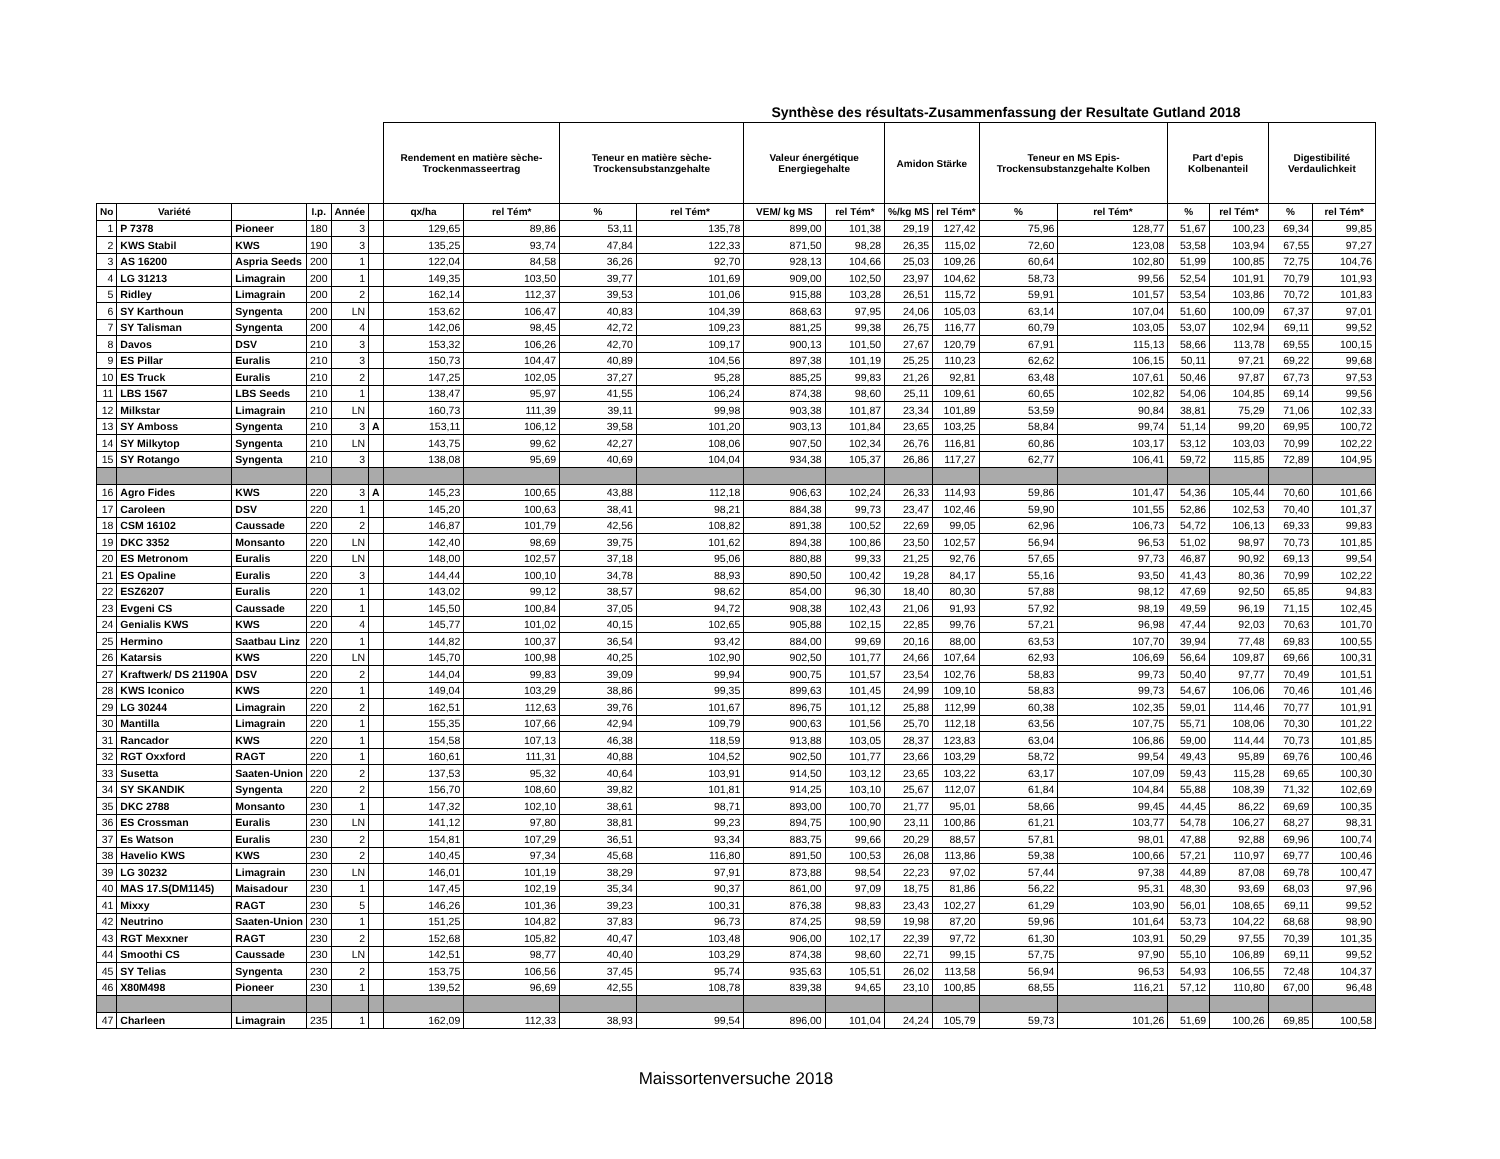Synthèse des résultats-Zusammenfassung der Resultate Gutland 2018
| | | | | | | Rendement en matière sèche-Trockenmasseertrag | | Teneur en matière sèche-Trockensubstanzgehalte | | Valeur énergétique Energiegehalte | | Amidon Stärke | | Teneur en MS Epis-Trockensubstanzgehalte Kolben | | Part d'epis Kolbenanteil | | Digestibilité Verdaulichkeit | |
| --- | --- | --- | --- | --- | --- | --- | --- | --- | --- | --- | --- | --- | --- | --- | --- | --- | --- | --- | --- |
| No | Variété | | I.p. | Année | | qx/ha | rel Tém* | % | rel Tém* | VEM/ kg MS | rel Tém* | %/kg MS | rel Tém* | % | rel Tém* | % | rel Tém* | % | rel Tém* |
| 1 | P 7378 | Pioneer | 180 | 3 | | 129,65 | 89,86 | 53,11 | 135,78 | 899,00 | 101,38 | 29,19 | 127,42 | 75,96 | 128,77 | 51,67 | 100,23 | 69,34 | 99,85 |
| 2 | KWS Stabil | KWS | 190 | 3 | | 135,25 | 93,74 | 47,84 | 122,33 | 871,50 | 98,28 | 26,35 | 115,02 | 72,60 | 123,08 | 53,58 | 103,94 | 67,55 | 97,27 |
| 3 | AS 16200 | Aspria Seeds | 200 | 1 | | 122,04 | 84,58 | 36,26 | 92,70 | 928,13 | 104,66 | 25,03 | 109,26 | 60,64 | 102,80 | 51,99 | 100,85 | 72,75 | 104,76 |
| 4 | LG 31213 | Limagrain | 200 | 1 | | 149,35 | 103,50 | 39,77 | 101,69 | 909,00 | 102,50 | 23,97 | 104,62 | 58,73 | 99,56 | 52,54 | 101,91 | 70,79 | 101,93 |
| 5 | Ridley | Limagrain | 200 | 2 | | 162,14 | 112,37 | 39,53 | 101,06 | 915,88 | 103,28 | 26,51 | 115,72 | 59,91 | 101,57 | 53,54 | 103,86 | 70,72 | 101,83 |
| 6 | SY Karthoun | Syngenta | 200 | LN | | 153,62 | 106,47 | 40,83 | 104,39 | 868,63 | 97,95 | 24,06 | 105,03 | 63,14 | 107,04 | 51,60 | 100,09 | 67,37 | 97,01 |
| 7 | SY Talisman | Syngenta | 200 | 4 | | 142,06 | 98,45 | 42,72 | 109,23 | 881,25 | 99,38 | 26,75 | 116,77 | 60,79 | 103,05 | 53,07 | 102,94 | 69,11 | 99,52 |
| 8 | Davos | DSV | 210 | 3 | | 153,32 | 106,26 | 42,70 | 109,17 | 900,13 | 101,50 | 27,67 | 120,79 | 67,91 | 115,13 | 58,66 | 113,78 | 69,55 | 100,15 |
| 9 | ES Pillar | Euralis | 210 | 3 | | 150,73 | 104,47 | 40,89 | 104,56 | 897,38 | 101,19 | 25,25 | 110,23 | 62,62 | 106,15 | 50,11 | 97,21 | 69,22 | 99,68 |
| 10 | ES Truck | Euralis | 210 | 2 | | 147,25 | 102,05 | 37,27 | 95,28 | 885,25 | 99,83 | 21,26 | 92,81 | 63,48 | 107,61 | 50,46 | 97,87 | 67,73 | 97,53 |
| 11 | LBS 1567 | LBS Seeds | 210 | 1 | | 138,47 | 95,97 | 41,55 | 106,24 | 874,38 | 98,60 | 25,11 | 109,61 | 60,65 | 102,82 | 54,06 | 104,85 | 69,14 | 99,56 |
| 12 | Milkstar | Limagrain | 210 | LN | | 160,73 | 111,39 | 39,11 | 99,98 | 903,38 | 101,87 | 23,34 | 101,89 | 53,59 | 90,84 | 38,81 | 75,29 | 71,06 | 102,33 |
| 13 | SY Amboss | Syngenta | 210 | 3 | A | 153,11 | 106,12 | 39,58 | 101,20 | 903,13 | 101,84 | 23,65 | 103,25 | 58,84 | 99,74 | 51,14 | 99,20 | 69,95 | 100,72 |
| 14 | SY Milkytop | Syngenta | 210 | LN | | 143,75 | 99,62 | 42,27 | 108,06 | 907,50 | 102,34 | 26,76 | 116,81 | 60,86 | 103,17 | 53,12 | 103,03 | 70,99 | 102,22 |
| 15 | SY Rotango | Syngenta | 210 | 3 | | 138,08 | 95,69 | 40,69 | 104,04 | 934,38 | 105,37 | 26,86 | 117,27 | 62,77 | 106,41 | 59,72 | 115,85 | 72,89 | 104,95 |
| 16 | Agro Fides | KWS | 220 | 3 | A | 145,23 | 100,65 | 43,88 | 112,18 | 906,63 | 102,24 | 26,33 | 114,93 | 59,86 | 101,47 | 54,36 | 105,44 | 70,60 | 101,66 |
| 17 | Caroleen | DSV | 220 | 1 | | 145,20 | 100,63 | 38,41 | 98,21 | 884,38 | 99,73 | 23,47 | 102,46 | 59,90 | 101,55 | 52,86 | 102,53 | 70,40 | 101,37 |
| 18 | CSM 16102 | Caussade | 220 | 2 | | 146,87 | 101,79 | 42,56 | 108,82 | 891,38 | 100,52 | 22,69 | 99,05 | 62,96 | 106,73 | 54,72 | 106,13 | 69,33 | 99,83 |
| 19 | DKC 3352 | Monsanto | 220 | LN | | 142,40 | 98,69 | 39,75 | 101,62 | 894,38 | 100,86 | 23,50 | 102,57 | 56,94 | 96,53 | 51,02 | 98,97 | 70,73 | 101,85 |
| 20 | ES Metronom | Euralis | 220 | LN | | 148,00 | 102,57 | 37,18 | 95,06 | 880,88 | 99,33 | 21,25 | 92,76 | 57,65 | 97,73 | 46,87 | 90,92 | 69,13 | 99,54 |
| 21 | ES Opaline | Euralis | 220 | 3 | | 144,44 | 100,10 | 34,78 | 88,93 | 890,50 | 100,42 | 19,28 | 84,17 | 55,16 | 93,50 | 41,43 | 80,36 | 70,99 | 102,22 |
| 22 | ESZ6207 | Euralis | 220 | 1 | | 143,02 | 99,12 | 38,57 | 98,62 | 854,00 | 96,30 | 18,40 | 80,30 | 57,88 | 98,12 | 47,69 | 92,50 | 65,85 | 94,83 |
| 23 | Evgeni CS | Caussade | 220 | 1 | | 145,50 | 100,84 | 37,05 | 94,72 | 908,38 | 102,43 | 21,06 | 91,93 | 57,92 | 98,19 | 49,59 | 96,19 | 71,15 | 102,45 |
| 24 | Genialis KWS | KWS | 220 | 4 | | 145,77 | 101,02 | 40,15 | 102,65 | 905,88 | 102,15 | 22,85 | 99,76 | 57,21 | 96,98 | 47,44 | 92,03 | 70,63 | 101,70 |
| 25 | Hermino | Saatbau Linz | 220 | 1 | | 144,82 | 100,37 | 36,54 | 93,42 | 884,00 | 99,69 | 20,16 | 88,00 | 63,53 | 107,70 | 39,94 | 77,48 | 69,83 | 100,55 |
| 26 | Katarsis | KWS | 220 | LN | | 145,70 | 100,98 | 40,25 | 102,90 | 902,50 | 101,77 | 24,66 | 107,64 | 62,93 | 106,69 | 56,64 | 109,87 | 69,66 | 100,31 |
| 27 | Kraftwerk/ DS 21190A | DSV | 220 | 2 | | 144,04 | 99,83 | 39,09 | 99,94 | 900,75 | 101,57 | 23,54 | 102,76 | 58,83 | 99,73 | 50,40 | 97,77 | 70,49 | 101,51 |
| 28 | KWS Iconico | KWS | 220 | 1 | | 149,04 | 103,29 | 38,86 | 99,35 | 899,63 | 101,45 | 24,99 | 109,10 | 58,83 | 99,73 | 54,67 | 106,06 | 70,46 | 101,46 |
| 29 | LG 30244 | Limagrain | 220 | 2 | | 162,51 | 112,63 | 39,76 | 101,67 | 896,75 | 101,12 | 25,88 | 112,99 | 60,38 | 102,35 | 59,01 | 114,46 | 70,77 | 101,91 |
| 30 | Mantilla | Limagrain | 220 | 1 | | 155,35 | 107,66 | 42,94 | 109,79 | 900,63 | 101,56 | 25,70 | 112,18 | 63,56 | 107,75 | 55,71 | 108,06 | 70,30 | 101,22 |
| 31 | Rancador | KWS | 220 | 1 | | 154,58 | 107,13 | 46,38 | 118,59 | 913,88 | 103,05 | 28,37 | 123,83 | 63,04 | 106,86 | 59,00 | 114,44 | 70,73 | 101,85 |
| 32 | RGT Oxxford | RAGT | 220 | 1 | | 160,61 | 111,31 | 40,88 | 104,52 | 902,50 | 101,77 | 23,66 | 103,29 | 58,72 | 99,54 | 49,43 | 95,89 | 69,76 | 100,46 |
| 33 | Susetta | Saaten-Union | 220 | 2 | | 137,53 | 95,32 | 40,64 | 103,91 | 914,50 | 103,12 | 23,65 | 103,22 | 63,17 | 107,09 | 59,43 | 115,28 | 69,65 | 100,30 |
| 34 | SY SKANDIK | Syngenta | 220 | 2 | | 156,70 | 108,60 | 39,82 | 101,81 | 914,25 | 103,10 | 25,67 | 112,07 | 61,84 | 104,84 | 55,88 | 108,39 | 71,32 | 102,69 |
| 35 | DKC 2788 | Monsanto | 230 | 1 | | 147,32 | 102,10 | 38,61 | 98,71 | 893,00 | 100,70 | 21,77 | 95,01 | 58,66 | 99,45 | 44,45 | 86,22 | 69,69 | 100,35 |
| 36 | ES Crossman | Euralis | 230 | LN | | 141,12 | 97,80 | 38,81 | 99,23 | 894,75 | 100,90 | 23,11 | 100,86 | 61,21 | 103,77 | 54,78 | 106,27 | 68,27 | 98,31 |
| 37 | Es Watson | Euralis | 230 | 2 | | 154,81 | 107,29 | 36,51 | 93,34 | 883,75 | 99,66 | 20,29 | 88,57 | 57,81 | 98,01 | 47,88 | 92,88 | 69,96 | 100,74 |
| 38 | Havelio KWS | KWS | 230 | 2 | | 140,45 | 97,34 | 45,68 | 116,80 | 891,50 | 100,53 | 26,08 | 113,86 | 59,38 | 100,66 | 57,21 | 110,97 | 69,77 | 100,46 |
| 39 | LG 30232 | Limagrain | 230 | LN | | 146,01 | 101,19 | 38,29 | 97,91 | 873,88 | 98,54 | 22,23 | 97,02 | 57,44 | 97,38 | 44,89 | 87,08 | 69,78 | 100,47 |
| 40 | MAS 17.S(DM1145) | Maisadour | 230 | 1 | | 147,45 | 102,19 | 35,34 | 90,37 | 861,00 | 97,09 | 18,75 | 81,86 | 56,22 | 95,31 | 48,30 | 93,69 | 68,03 | 97,96 |
| 41 | Mixxy | RAGT | 230 | 5 | | 146,26 | 101,36 | 39,23 | 100,31 | 876,38 | 98,83 | 23,43 | 102,27 | 61,29 | 103,90 | 56,01 | 108,65 | 69,11 | 99,52 |
| 42 | Neutrino | Saaten-Union | 230 | 1 | | 151,25 | 104,82 | 37,83 | 96,73 | 874,25 | 98,59 | 19,98 | 87,20 | 59,96 | 101,64 | 53,73 | 104,22 | 68,68 | 98,90 |
| 43 | RGT Mexxner | RAGT | 230 | 2 | | 152,68 | 105,82 | 40,47 | 103,48 | 906,00 | 102,17 | 22,39 | 97,72 | 61,30 | 103,91 | 50,29 | 97,55 | 70,39 | 101,35 |
| 44 | Smoothi CS | Caussade | 230 | LN | | 142,51 | 98,77 | 40,40 | 103,29 | 874,38 | 98,60 | 22,71 | 99,15 | 57,75 | 97,90 | 55,10 | 106,89 | 69,11 | 99,52 |
| 45 | SY Telias | Syngenta | 230 | 2 | | 153,75 | 106,56 | 37,45 | 95,74 | 935,63 | 105,51 | 26,02 | 113,58 | 56,94 | 96,53 | 54,93 | 106,55 | 72,48 | 104,37 |
| 46 | X80M498 | Pioneer | 230 | 1 | | 139,52 | 96,69 | 42,55 | 108,78 | 839,38 | 94,65 | 23,10 | 100,85 | 68,55 | 116,21 | 57,12 | 110,80 | 67,00 | 96,48 |
| 47 | Charleen | Limagrain | 235 | 1 | | 162,09 | 112,33 | 38,93 | 99,54 | 896,00 | 101,04 | 24,24 | 105,79 | 59,73 | 101,26 | 51,69 | 100,26 | 69,85 | 100,58 |
Maissortenversuche 2018